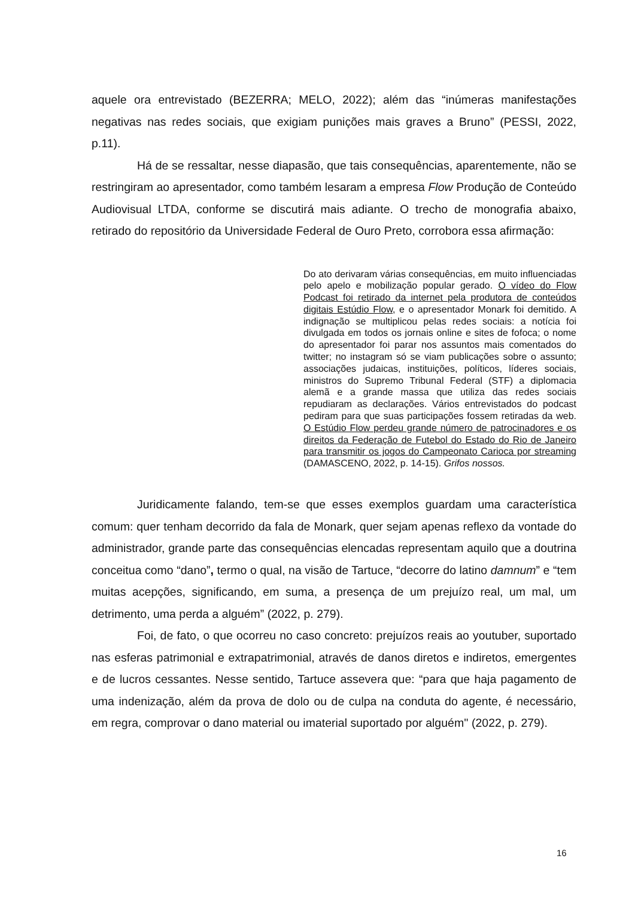aquele ora entrevistado (BEZERRA; MELO, 2022); além das “inúmeras manifestações negativas nas redes sociais, que exigiam punições mais graves a Bruno” (PESSI, 2022, p.11).
Há de se ressaltar, nesse diapasão, que tais consequências, aparentemente, não se restringiram ao apresentador, como também lesaram a empresa Flow Produção de Conteúdo Audiovisual LTDA, conforme se discutirá mais adiante. O trecho de monografia abaixo, retirado do repositório da Universidade Federal de Ouro Preto, corrobora essa afirmação:
Do ato derivaram várias consequências, em muito influenciadas pelo apelo e mobilização popular gerado. O vídeo do Flow Podcast foi retirado da internet pela produtora de conteúdos digitais Estúdio Flow, e o apresentador Monark foi demitido. A indignação se multiplicou pelas redes sociais: a notícia foi divulgada em todos os jornais online e sites de fofoca; o nome do apresentador foi parar nos assuntos mais comentados do twitter; no instagram só se viam publicações sobre o assunto; associações judaicas, instituições, políticos, líderes sociais, ministros do Supremo Tribunal Federal (STF) a diplomacia alemã e a grande massa que utiliza das redes sociais repudiaram as declarações. Vários entrevistados do podcast pediram para que suas participações fossem retiradas da web. O Estúdio Flow perdeu grande número de patrocinadores e os direitos da Federação de Futebol do Estado do Rio de Janeiro para transmitir os jogos do Campeonato Carioca por streaming (DAMASCENO, 2022, p. 14-15). Grifos nossos.
Juridicamente falando, tem-se que esses exemplos guardam uma característica comum: quer tenham decorrido da fala de Monark, quer sejam apenas reflexo da vontade do administrador, grande parte das consequências elencadas representam aquilo que a doutrina conceitua como “dano”, termo o qual, na visão de Tartuce, “decorre do latino damnum” e “tem muitas acepções, significando, em suma, a presença de um prejuízo real, um mal, um detrimento, uma perda a alguém” (2022, p. 279).
Foi, de fato, o que ocorreu no caso concreto: prejuízos reais ao youtuber, suportado nas esferas patrimonial e extrapatrimonial, através de danos diretos e indiretos, emergentes e de lucros cessantes. Nesse sentido, Tartuce assevera que: “para que haja pagamento de uma indenização, além da prova de dolo ou de culpa na conduta do agente, é necessário, em regra, comprovar o dano material ou imaterial suportado por alguém'' (2022, p. 279).
16